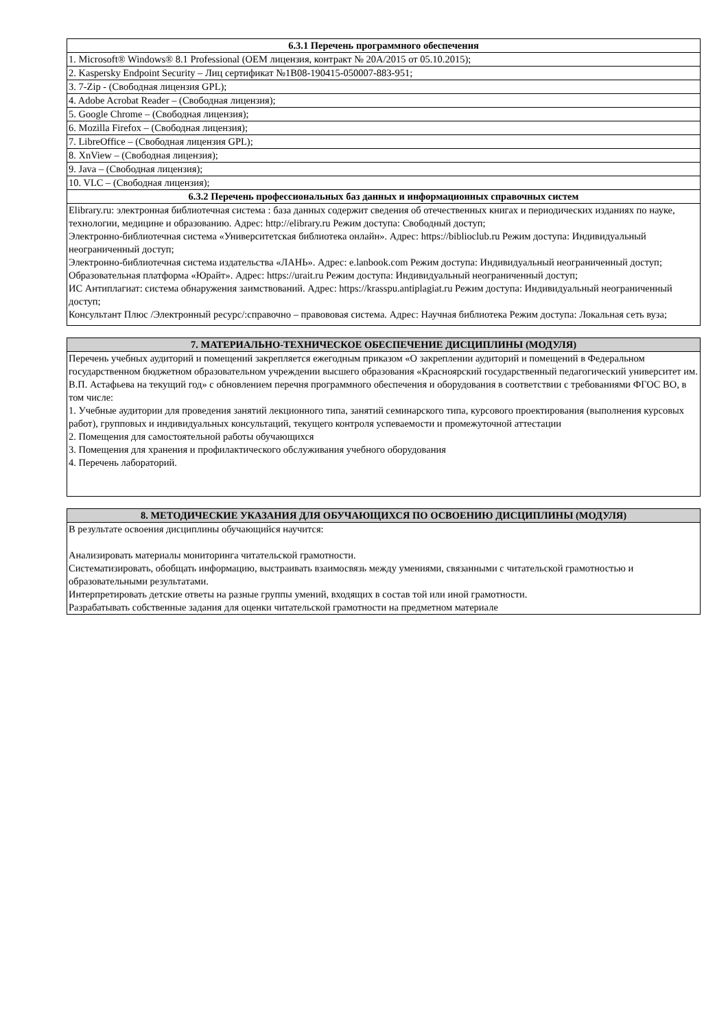| 6.3.1 Перечень программного обеспечения |
| --- |
| 1. Microsoft® Windows® 8.1 Professional (OEM лицензия, контракт № 20A/2015 от 05.10.2015); |
| 2. Kaspersky Endpoint Security – Лиц сертификат №1B08-190415-050007-883-951; |
| 3. 7-Zip - (Свободная лицензия GPL); |
| 4. Adobe Acrobat Reader – (Свободная лицензия); |
| 5. Google Chrome – (Свободная лицензия); |
| 6. Mozilla Firefox – (Свободная лицензия); |
| 7. LibreOffice – (Свободная лицензия GPL); |
| 8. XnView – (Свободная лицензия); |
| 9. Java – (Свободная лицензия); |
| 10. VLC – (Свободная лицензия); |
| 6.3.2 Перечень профессиональных баз данных и информационных справочных систем |
| Elibrary.ru: электронная библиотечная система : база данных содержит сведения об отечественных книгах и периодических изданиях по науке, технологии, медицине и образованию. Адрес: http://elibrary.ru Режим доступа: Свободный доступ; Электронно-библиотечная система «Университетская библиотека онлайн». Адрес: https://biblioclub.ru Режим доступа: Индивидуальный неограниченный доступ; Электронно-библиотечная система издательства «ЛАНЬ». Адрес: e.lanbook.com Режим доступа: Индивидуальный неограниченный доступ; Образовательная платформа «Юрайт». Адрес: https://urait.ru Режим доступа: Индивидуальный неограниченный доступ; ИС Антиплагиат: система обнаружения заимствований. Адрес: https://krasspu.antiplagiat.ru Режим доступа: Индивидуальный неограниченный доступ; Консультант Плюс /Электронный ресурс/:справочно – правововая система. Адрес: Научная библиотека Режим доступа: Локальная сеть вуза; |
| 7. МАТЕРИАЛЬНО-ТЕХНИЧЕСКОЕ ОБЕСПЕЧЕНИЕ ДИСЦИПЛИНЫ (МОДУЛЯ) |
| --- |
| Перечень учебных аудиторий и помещений закрепляется ежегодным приказом «О закреплении аудиторий и помещений в Федеральном государственном бюджетном образовательном учреждении высшего образования «Красноярский государственный педагогический университет им. В.П. Астафьева на текущий год» с обновлением перечня программного обеспечения и оборудования в соответствии с требованиями ФГОС ВО, в том числе: 1. Учебные аудитории для проведения занятий лекционного типа, занятий семинарского типа, курсового проектирования (выполнения курсовых работ), групповых и индивидуальных консультаций, текущего контроля успеваемости и промежуточной аттестации 2. Помещения для самостоятельной работы обучающихся 3. Помещения для хранения и профилактического обслуживания учебного оборудования 4. Перечень лабораторий. |
| 8. МЕТОДИЧЕСКИЕ УКАЗАНИЯ ДЛЯ ОБУЧАЮЩИХСЯ ПО ОСВОЕНИЮ ДИСЦИПЛИНЫ (МОДУЛЯ) |
| --- |
| В результате освоения дисциплины обучающийся научится: Анализировать материалы мониторинга читательской грамотности. Систематизировать, обобщать информацию, выстраивать взаимосвязь между умениями, связанными с читательской грамотностью и образовательными результатами. Интерпретировать детские ответы на разные группы умений, входящих в состав той или иной грамотности. Разрабатывать собственные задания для оценки читательской грамотности на предметном материале |